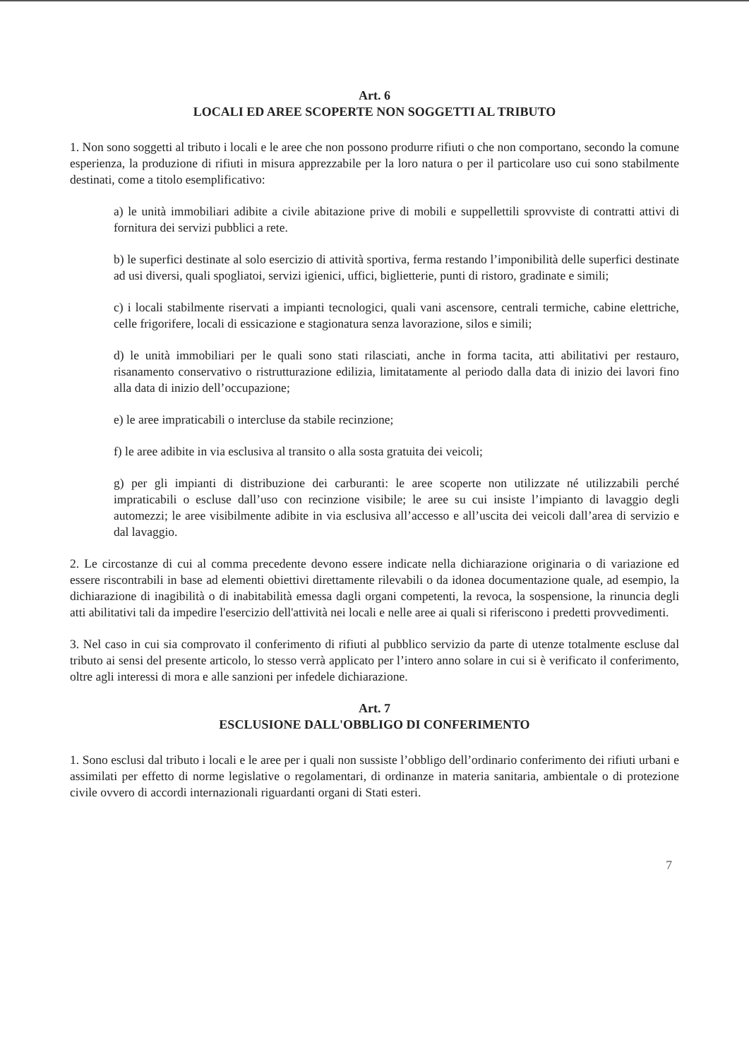Art. 6
LOCALI ED AREE SCOPERTE NON SOGGETTI AL TRIBUTO
1. Non sono soggetti al tributo i locali e le aree che non possono produrre rifiuti o che non comportano, secondo la comune esperienza, la produzione di rifiuti in misura apprezzabile per la loro natura o per il particolare uso cui sono stabilmente destinati, come a titolo esemplificativo:
a) le unità immobiliari adibite a civile abitazione prive di mobili e suppellettili sprovviste di contratti attivi di fornitura dei servizi pubblici a rete.
b) le superfici destinate al solo esercizio di attività sportiva, ferma restando l’imponibilità delle superfici destinate ad usi diversi, quali spogliatoi, servizi igienici, uffici, biglietterie, punti di ristoro, gradinate e simili;
c) i locali stabilmente riservati a impianti tecnologici, quali vani ascensore, centrali termiche, cabine elettriche, celle frigorifere, locali di essicazione e stagionatura senza lavorazione, silos e simili;
d) le unità immobiliari per le quali sono stati rilasciati, anche in forma tacita, atti abilitativi per restauro, risanamento conservativo o ristrutturazione edilizia, limitatamente al periodo dalla data di inizio dei lavori fino alla data di inizio dell’occupazione;
e) le aree impraticabili o intercluse da stabile recinzione;
f) le aree adibite in via esclusiva al transito o alla sosta gratuita dei veicoli;
g) per gli impianti di distribuzione dei carburanti: le aree scoperte non utilizzate né utilizzabili perché impraticabili o escluse dall’uso con recinzione visibile; le aree su cui insiste l’impianto di lavaggio degli automezzi; le aree visibilmente adibite in via esclusiva all’accesso e all’uscita dei veicoli dall’area di servizio e dal lavaggio.
2. Le circostanze di cui al comma precedente devono essere indicate nella dichiarazione originaria o di variazione ed essere riscontrabili in base ad elementi obiettivi direttamente rilevabili o da idonea documentazione quale, ad esempio, la dichiarazione di inagibilità o di inabitabilità emessa dagli organi competenti, la revoca, la sospensione, la rinuncia degli atti abilitativi tali da impedire l'esercizio dell'attività nei locali e nelle aree ai quali si riferiscono i predetti provvedimenti.
3. Nel caso in cui sia comprovato il conferimento di rifiuti al pubblico servizio da parte di utenze totalmente escluse dal tributo ai sensi del presente articolo, lo stesso verrà applicato per l’intero anno solare in cui si è verificato il conferimento, oltre agli interessi di mora e alle sanzioni per infedele dichiarazione.
Art. 7
ESCLUSIONE DALL'OBBLIGO DI CONFERIMENTO
1. Sono esclusi dal tributo i locali e le aree per i quali non sussiste l’obbligo dell’ordinario conferimento dei rifiuti urbani e assimilati per effetto di norme legislative o regolamentari, di ordinanze in materia sanitaria, ambientale o di protezione civile ovvero di accordi internazionali riguardanti organi di Stati esteri.
7